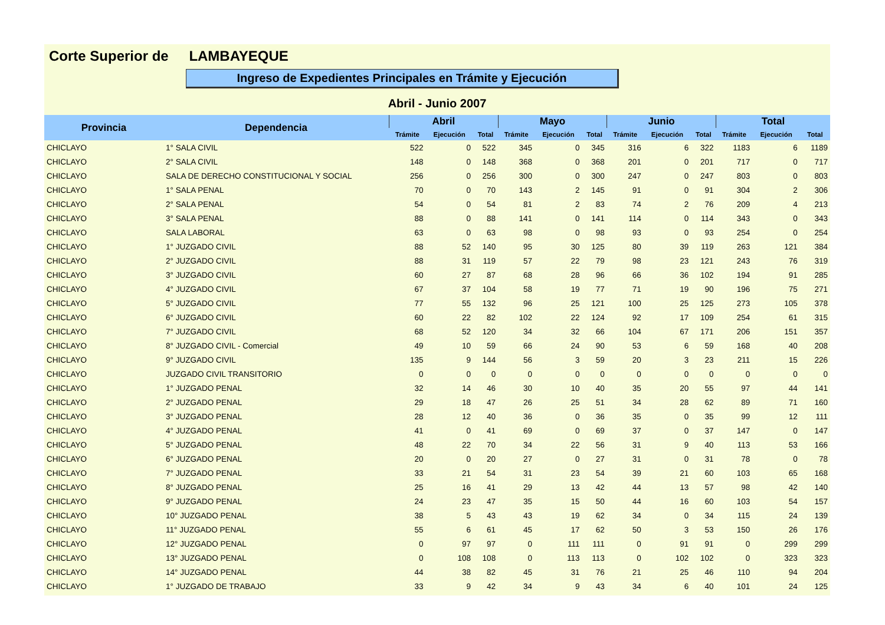Corte Superior de LAMBAYEQUE
Ingreso de Expedientes Principales en Trámite y Ejecución
Abril - Junio 2007
| Provincia | Dependencia | Abril | | | Mayo | | | Junio | | | Total | | |
| --- | --- | --- | --- | --- | --- | --- | --- | --- | --- | --- | --- | --- | --- |
| | | Trámite | Ejecución | Total | Trámite | Ejecución | Total | Trámite | Ejecución | Total | Trámite | Ejecución | Total |
| CHICLAYO | 1° SALA CIVIL | 522 | 0 | 522 | 345 | 0 | 345 | 316 | 6 | 322 | 1183 | 6 | 1189 |
| CHICLAYO | 2° SALA CIVIL | 148 | 0 | 148 | 368 | 0 | 368 | 201 | 0 | 201 | 717 | 0 | 717 |
| CHICLAYO | SALA DE DERECHO CONSTITUCIONAL Y SOCIAL | 256 | 0 | 256 | 300 | 0 | 300 | 247 | 0 | 247 | 803 | 0 | 803 |
| CHICLAYO | 1° SALA PENAL | 70 | 0 | 70 | 143 | 2 | 145 | 91 | 0 | 91 | 304 | 2 | 306 |
| CHICLAYO | 2° SALA PENAL | 54 | 0 | 54 | 81 | 2 | 83 | 74 | 2 | 76 | 209 | 4 | 213 |
| CHICLAYO | 3° SALA PENAL | 88 | 0 | 88 | 141 | 0 | 141 | 114 | 0 | 114 | 343 | 0 | 343 |
| CHICLAYO | SALA LABORAL | 63 | 0 | 63 | 98 | 0 | 98 | 93 | 0 | 93 | 254 | 0 | 254 |
| CHICLAYO | 1° JUZGADO CIVIL | 88 | 52 | 140 | 95 | 30 | 125 | 80 | 39 | 119 | 263 | 121 | 384 |
| CHICLAYO | 2° JUZGADO CIVIL | 88 | 31 | 119 | 57 | 22 | 79 | 98 | 23 | 121 | 243 | 76 | 319 |
| CHICLAYO | 3° JUZGADO CIVIL | 60 | 27 | 87 | 68 | 28 | 96 | 66 | 36 | 102 | 194 | 91 | 285 |
| CHICLAYO | 4° JUZGADO CIVIL | 67 | 37 | 104 | 58 | 19 | 77 | 71 | 19 | 90 | 196 | 75 | 271 |
| CHICLAYO | 5° JUZGADO CIVIL | 77 | 55 | 132 | 96 | 25 | 121 | 100 | 25 | 125 | 273 | 105 | 378 |
| CHICLAYO | 6° JUZGADO CIVIL | 60 | 22 | 82 | 102 | 22 | 124 | 92 | 17 | 109 | 254 | 61 | 315 |
| CHICLAYO | 7° JUZGADO CIVIL | 68 | 52 | 120 | 34 | 32 | 66 | 104 | 67 | 171 | 206 | 151 | 357 |
| CHICLAYO | 8° JUZGADO CIVIL - Comercial | 49 | 10 | 59 | 66 | 24 | 90 | 53 | 6 | 59 | 168 | 40 | 208 |
| CHICLAYO | 9° JUZGADO CIVIL | 135 | 9 | 144 | 56 | 3 | 59 | 20 | 3 | 23 | 211 | 15 | 226 |
| CHICLAYO | JUZGADO CIVIL TRANSITORIO | 0 | 0 | 0 | 0 | 0 | 0 | 0 | 0 | 0 | 0 | 0 | 0 |
| CHICLAYO | 1° JUZGADO PENAL | 32 | 14 | 46 | 30 | 10 | 40 | 35 | 20 | 55 | 97 | 44 | 141 |
| CHICLAYO | 2° JUZGADO PENAL | 29 | 18 | 47 | 26 | 25 | 51 | 34 | 28 | 62 | 89 | 71 | 160 |
| CHICLAYO | 3° JUZGADO PENAL | 28 | 12 | 40 | 36 | 0 | 36 | 35 | 0 | 35 | 99 | 12 | 111 |
| CHICLAYO | 4° JUZGADO PENAL | 41 | 0 | 41 | 69 | 0 | 69 | 37 | 0 | 37 | 147 | 0 | 147 |
| CHICLAYO | 5° JUZGADO PENAL | 48 | 22 | 70 | 34 | 22 | 56 | 31 | 9 | 40 | 113 | 53 | 166 |
| CHICLAYO | 6° JUZGADO PENAL | 20 | 0 | 20 | 27 | 0 | 27 | 31 | 0 | 31 | 78 | 0 | 78 |
| CHICLAYO | 7° JUZGADO PENAL | 33 | 21 | 54 | 31 | 23 | 54 | 39 | 21 | 60 | 103 | 65 | 168 |
| CHICLAYO | 8° JUZGADO PENAL | 25 | 16 | 41 | 29 | 13 | 42 | 44 | 13 | 57 | 98 | 42 | 140 |
| CHICLAYO | 9° JUZGADO PENAL | 24 | 23 | 47 | 35 | 15 | 50 | 44 | 16 | 60 | 103 | 54 | 157 |
| CHICLAYO | 10° JUZGADO PENAL | 38 | 5 | 43 | 43 | 19 | 62 | 34 | 0 | 34 | 115 | 24 | 139 |
| CHICLAYO | 11° JUZGADO PENAL | 55 | 6 | 61 | 45 | 17 | 62 | 50 | 3 | 53 | 150 | 26 | 176 |
| CHICLAYO | 12° JUZGADO PENAL | 0 | 97 | 97 | 0 | 111 | 111 | 0 | 91 | 91 | 0 | 299 | 299 |
| CHICLAYO | 13° JUZGADO PENAL | 0 | 108 | 108 | 0 | 113 | 113 | 0 | 102 | 102 | 0 | 323 | 323 |
| CHICLAYO | 14° JUZGADO PENAL | 44 | 38 | 82 | 45 | 31 | 76 | 21 | 25 | 46 | 110 | 94 | 204 |
| CHICLAYO | 1° JUZGADO DE TRABAJO | 33 | 9 | 42 | 34 | 9 | 43 | 34 | 6 | 40 | 101 | 24 | 125 |